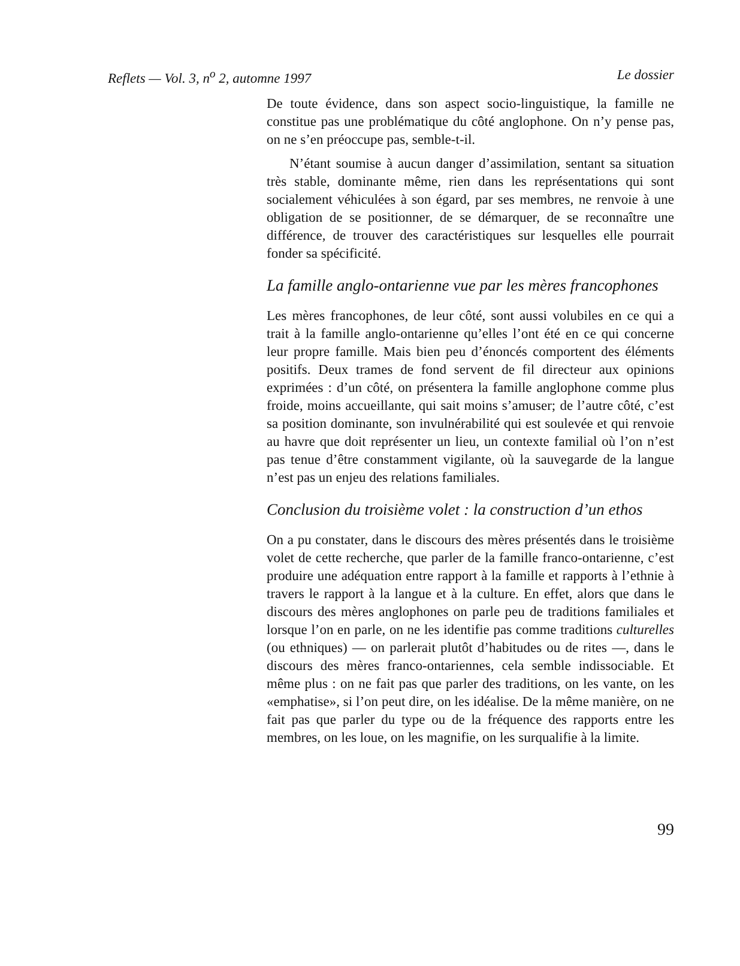Reflets — Vol. 3, n<sup>o</sup> 2, automne 1997 Le dossier
De toute évidence, dans son aspect socio-linguistique, la famille ne constitue pas une problématique du côté anglophone. On n’y pense pas, on ne s’en préoccupe pas, semble-t-il.
N’étant soumise à aucun danger d’assimilation, sentant sa situation très stable, dominante même, rien dans les représentations qui sont socialement véhiculées à son égard, par ses membres, ne renvoie à une obligation de se positionner, de se démarquer, de se reconnaître une différence, de trouver des caractéristiques sur lesquelles elle pourrait fonder sa spécificité.
La famille anglo-ontarienne vue par les mères francophones
Les mères francophones, de leur côté, sont aussi volubiles en ce qui a trait à la famille anglo-ontarienne qu’elles l’ont été en ce qui concerne leur propre famille. Mais bien peu d’énoncés comportent des éléments positifs. Deux trames de fond servent de fil directeur aux opinions exprimées : d’un côté, on présentera la famille anglophone comme plus froide, moins accueillante, qui sait moins s’amuser; de l’autre côté, c’est sa position dominante, son invulnérabilité qui est soulevée et qui renvoie au havre que doit représenter un lieu, un contexte familial où l’on n’est pas tenue d’être constamment vigilante, où la sauvegarde de la langue n’est pas un enjeu des relations familiales.
Conclusion du troisième volet : la construction d’un ethos
On a pu constater, dans le discours des mères présentés dans le troisième volet de cette recherche, que parler de la famille franco-ontarienne, c’est produire une adéquation entre rapport à la famille et rapports à l’ethnie à travers le rapport à la langue et à la culture. En effet, alors que dans le discours des mères anglophones on parle peu de traditions familiales et lorsque l’on en parle, on ne les identifie pas comme traditions culturelles (ou ethniques) — on parlerait plutôt d’habitudes ou de rites —, dans le discours des mères franco-ontariennes, cela semble indissociable. Et même plus : on ne fait pas que parler des traditions, on les vante, on les «emphatise», si l’on peut dire, on les idéalise. De la même manière, on ne fait pas que parler du type ou de la fréquence des rapports entre les membres, on les loue, on les magnifie, on les surqualifie à la limite.
99